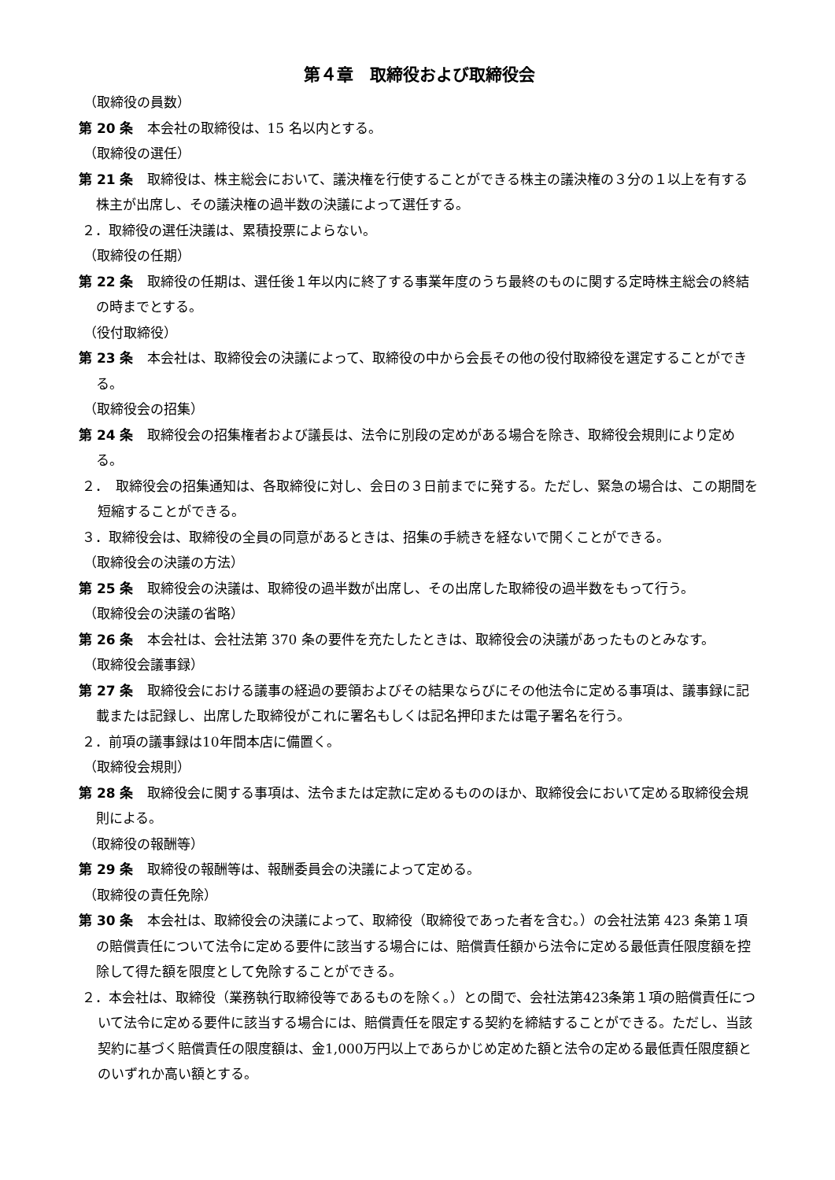第４章　取締役および取締役会
（取締役の員数）
第 20 条　本会社の取締役は、15 名以内とする。
（取締役の選任）
第 21 条　取締役は、株主総会において、議決権を行使することができる株主の議決権の３分の１以上を有する株主が出席し、その議決権の過半数の決議によって選任する。
２．取締役の選任決議は、累積投票によらない。
（取締役の任期）
第 22 条　取締役の任期は、選任後１年以内に終了する事業年度のうち最終のものに関する定時株主総会の終結の時までとする。
（役付取締役）
第 23 条　本会社は、取締役会の決議によって、取締役の中から会長その他の役付取締役を選定することができる。
（取締役会の招集）
第 24 条　取締役会の招集権者および議長は、法令に別段の定めがある場合を除き、取締役会規則により定める。
２．　取締役会の招集通知は、各取締役に対し、会日の３日前までに発する。ただし、緊急の場合は、この期間を短縮することができる。
３．取締役会は、取締役の全員の同意があるときは、招集の手続きを経ないで開くことができる。
（取締役会の決議の方法）
第 25 条　取締役会の決議は、取締役の過半数が出席し、その出席した取締役の過半数をもって行う。
（取締役会の決議の省略）
第 26 条　本会社は、会社法第 370 条の要件を充たしたときは、取締役会の決議があったものとみなす。
（取締役会議事録）
第 27 条　取締役会における議事の経過の要領およびその結果ならびにその他法令に定める事項は、議事録に記載または記録し、出席した取締役がこれに署名もしくは記名押印または電子署名を行う。
２．前項の議事録は10年間本店に備置く。
（取締役会規則）
第 28 条　取締役会に関する事項は、法令または定款に定めるもののほか、取締役会において定める取締役会規則による。
（取締役の報酬等）
第 29 条　取締役の報酬等は、報酬委員会の決議によって定める。
（取締役の責任免除）
第 30 条　本会社は、取締役会の決議によって、取締役（取締役であった者を含む。）の会社法第 423 条第１項の賠償責任について法令に定める要件に該当する場合には、賠償責任額から法令に定める最低責任限度額を控除して得た額を限度として免除することができる。
２．本会社は、取締役（業務執行取締役等であるものを除く。）との間で、会社法第423条第１項の賠償責任について法令に定める要件に該当する場合には、賠償責任を限定する契約を締結することができる。ただし、当該契約に基づく賠償責任の限度額は、金1,000万円以上であらかじめ定めた額と法令の定める最低責任限度額とのいずれか高い額とする。